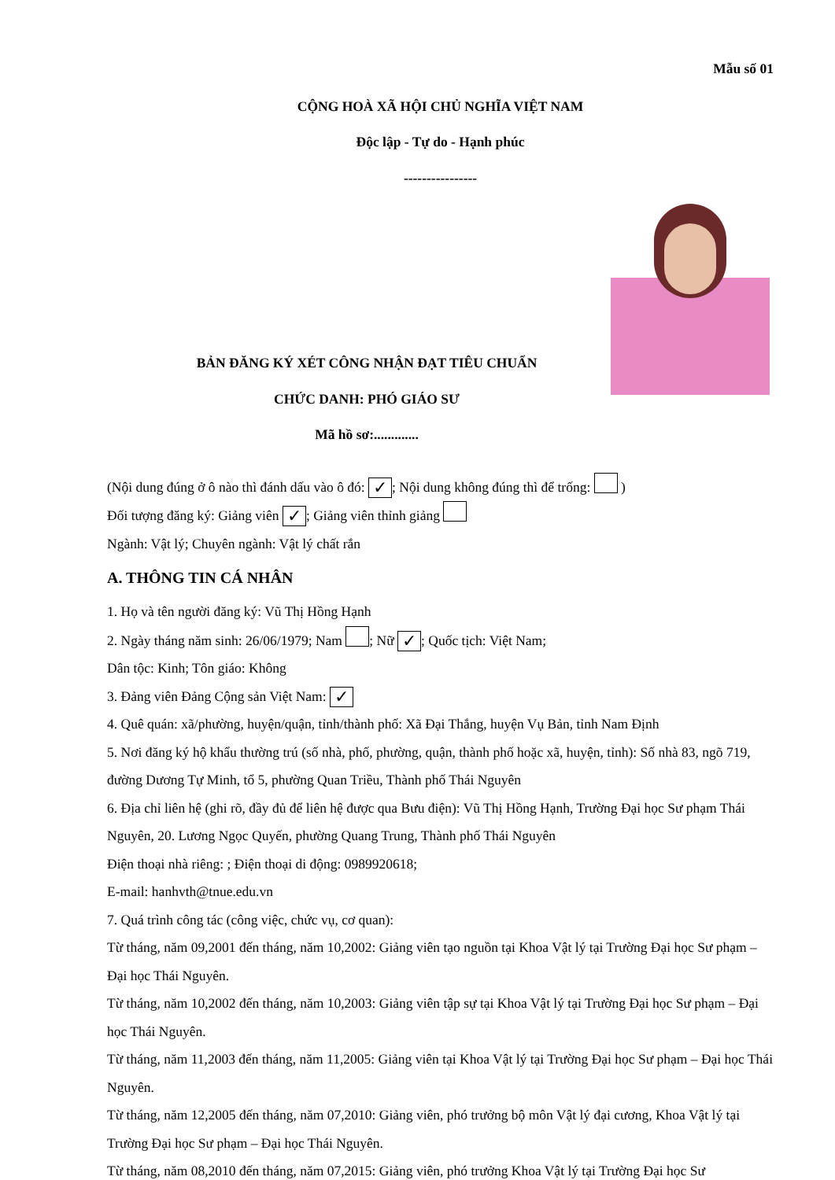Mẫu số 01
CỘNG HOÀ XÃ HỘI CHỦ NGHĨA VIỆT NAM
Độc lập - Tự do - Hạnh phúc
----------------
BẢN ĐĂNG KÝ XÉT CÔNG NHẬN ĐẠT TIÊU CHUẨN
CHỨC DANH: PHÓ GIÁO SƯ
Mã hồ sơ:.............
(Nội dung đúng ở ô nào thì đánh dấu vào ô đó: ✓; Nội dung không đúng thì để trống: )
Đối tượng đăng ký: Giảng viên ✓; Giảng viên thỉnh giảng
Ngành: Vật lý; Chuyên ngành: Vật lý chất rắn
A. THÔNG TIN CÁ NHÂN
1. Họ và tên người đăng ký: Vũ Thị Hồng Hạnh
2. Ngày tháng năm sinh: 26/06/1979; Nam ; Nữ ✓; Quốc tịch: Việt Nam;
Dân tộc: Kinh; Tôn giáo: Không
3. Đảng viên Đảng Cộng sản Việt Nam: ✓
4. Quê quán: xã/phường, huyện/quận, tỉnh/thành phố: Xã Đại Thắng, huyện Vụ Bản, tỉnh Nam Định
5. Nơi đăng ký hộ khẩu thường trú (số nhà, phố, phường, quận, thành phố hoặc xã, huyện, tỉnh): Số nhà 83, ngõ 719, đường Dương Tự Minh, tổ 5, phường Quan Triều, Thành phố Thái Nguyên
6. Địa chỉ liên hệ (ghi rõ, đầy đủ để liên hệ được qua Bưu điện): Vũ Thị Hồng Hạnh, Trường Đại học Sư phạm Thái Nguyên, 20. Lương Ngọc Quyến, phường Quang Trung, Thành phố Thái Nguyên
Điện thoại nhà riêng: ; Điện thoại di động: 0989920618;
E-mail: hanhvth@tnue.edu.vn
7. Quá trình công tác (công việc, chức vụ, cơ quan):
Từ tháng, năm 09,2001 đến tháng, năm 10,2002: Giảng viên tạo nguồn tại Khoa Vật lý tại Trường Đại học Sư phạm – Đại học Thái Nguyên.
Từ tháng, năm 10,2002 đến tháng, năm 10,2003: Giảng viên tập sự tại Khoa Vật lý tại Trường Đại học Sư phạm – Đại học Thái Nguyên.
Từ tháng, năm 11,2003 đến tháng, năm 11,2005: Giảng viên tại Khoa Vật lý tại Trường Đại học Sư phạm – Đại học Thái Nguyên.
Từ tháng, năm 12,2005 đến tháng, năm 07,2010: Giảng viên, phó trưởng bộ môn Vật lý đại cương, Khoa Vật lý tại Trường Đại học Sư phạm – Đại học Thái Nguyên.
Từ tháng, năm 08,2010 đến tháng, năm 07,2015: Giảng viên, phó trưởng Khoa Vật lý tại Trường Đại học Sư